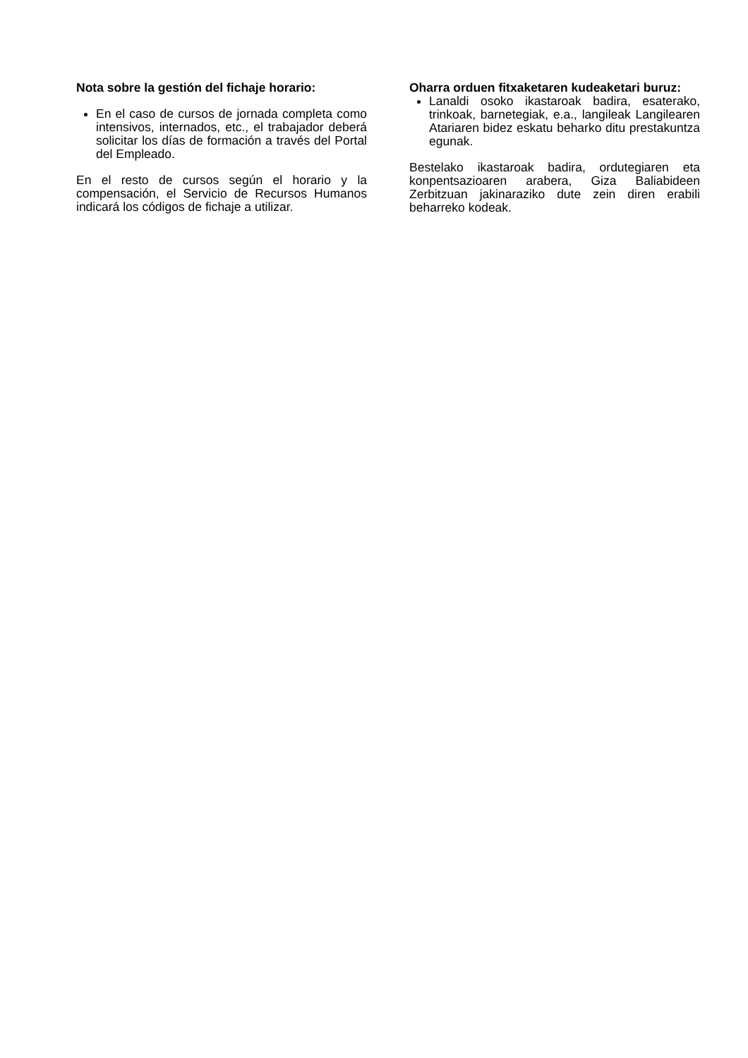Nota sobre la gestión del fichaje horario:
En el caso de cursos de jornada completa como intensivos, internados, etc., el trabajador deberá solicitar los días de formación a través del Portal del Empleado.
En el resto de cursos según el horario y la compensación, el Servicio de Recursos Humanos indicará los códigos de fichaje a utilizar.
Oharra orduen fitxaketaren kudeaketari buruz:
Lanaldi osoko ikastaroak badira, esaterako, trinkoak, barnetegiak, e.a., langileak Langilearen Atariaren bidez eskatu beharko ditu prestakuntza egunak.
Bestelako ikastaroak badira, ordutegiaren eta konpentsazioaren arabera, Giza Baliabideen Zerbitzuan jakinaraziko dute zein diren erabili beharreko kodeak.